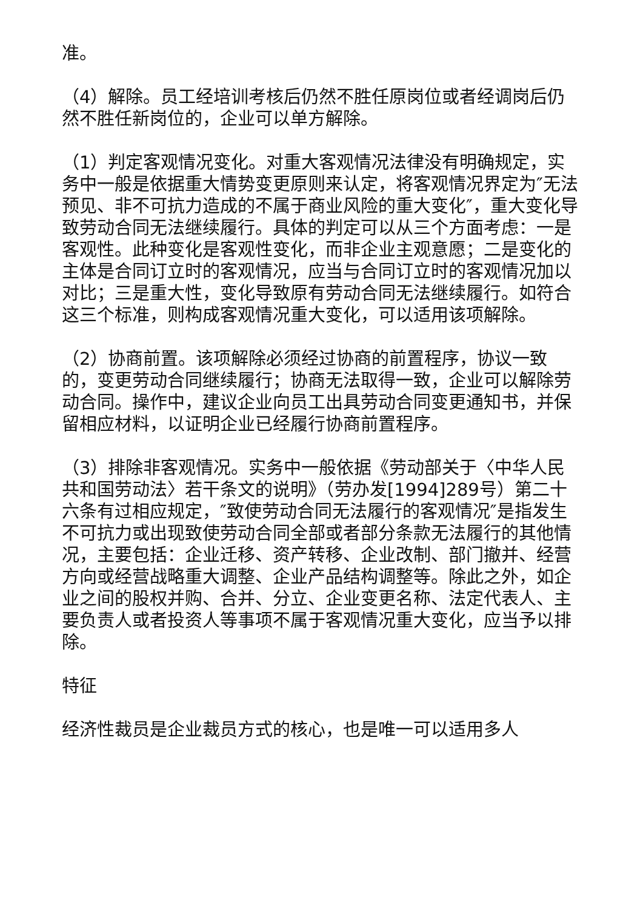准。
（4）解除。员工经培训考核后仍然不胜任原岗位或者经调岗后仍然不胜任新岗位的，企业可以单方解除。
（1）判定客观情况变化。对重大客观情况法律没有明确规定，实务中一般是依据重大情势变更原则来认定，将客观情况界定为″无法预见、非不可抗力造成的不属于商业风险的重大变化″，重大变化导致劳动合同无法继续履行。具体的判定可以从三个方面考虑：一是客观性。此种变化是客观性变化，而非企业主观意愿；二是变化的主体是合同订立时的客观情况，应当与合同订立时的客观情况加以对比；三是重大性，变化导致原有劳动合同无法继续履行。如符合这三个标准，则构成客观情况重大变化，可以适用该项解除。
（2）协商前置。该项解除必须经过协商的前置程序，协议一致的，变更劳动合同继续履行；协商无法取得一致，企业可以解除劳动合同。操作中，建议企业向员工出具劳动合同变更通知书，并保留相应材料，以证明企业已经履行协商前置程序。
（3）排除非客观情况。实务中一般依据《劳动部关于〈中华人民共和国劳动法〉若干条文的说明》（劳办发[1994]289号）第二十六条有过相应规定，″致使劳动合同无法履行的客观情况″是指发生不可抗力或出现致使劳动合同全部或者部分条款无法履行的其他情况，主要包括：企业迁移、资产转移、企业改制、部门撤并、经营方向或经营战略重大调整、企业产品结构调整等。除此之外，如企业之间的股权并购、合并、分立、企业变更名称、法定代表人、主要负责人或者投资人等事项不属于客观情况重大变化，应当予以排除。
特征
经济性裁员是企业裁员方式的核心，也是唯一可以适用多人